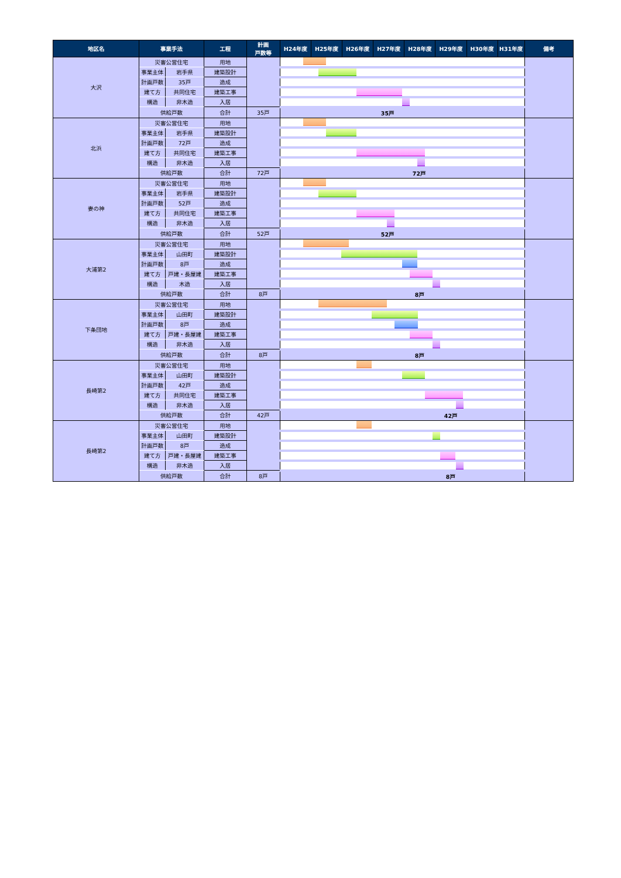| 地区名 | 事業手法 | | 工程 | 計画 戸数等 | H24年度 | H25年度 | H26年度 | H27年度 | H28年度 | H29年度 | H30年度 | H31年度 | 備考 |
| --- | --- | --- | --- | --- | --- | --- | --- | --- | --- | --- | --- | --- | --- |
| 大沢 | 災害公営住宅 | | 用地 | | | | | | | | | | |
| | 事業主体 | 岩手県 | 建築設計 | | | | | | | | | | |
| | 計画戸数 | 35戸 | 造成 | | | | | | | | | | |
| | 建て方 | 共同住宅 | 建築工事 | | | | | | | | | | |
| | 構造 | 非木造 | 入居 | | | | | | | | | | |
| | 供給戸数 | | 合計 | 35戸 | 35戸 | | | | | | | | |
| 北浜 | 災害公営住宅 | | 用地 | | | | | | | | | | |
| | 事業主体 | 岩手県 | 建築設計 | | | | | | | | | | |
| | 計画戸数 | 72戸 | 造成 | | | | | | | | | | |
| | 建て方 | 共同住宅 | 建築工事 | | | | | | | | | | |
| | 構造 | 非木造 | 入居 | | | | | | | | | | |
| | 供給戸数 | | 合計 | 72戸 | 72戸 | | | | | | | | |
| 妻の神 | 災害公営住宅 | | 用地 | | | | | | | | | | |
| | 事業主体 | 岩手県 | 建築設計 | | | | | | | | | | |
| | 計画戸数 | 52戸 | 造成 | | | | | | | | | | |
| | 建て方 | 共同住宅 | 建築工事 | | | | | | | | | | |
| | 構造 | 非木造 | 入居 | | | | | | | | | | |
| | 供給戸数 | | 合計 | 52戸 | 52戸 | | | | | | | | |
| 大浦第2 | 災害公営住宅 | | 用地 | | | | | | | | | | |
| | 事業主体 | 山田町 | 建築設計 | | | | | | | | | | |
| | 計画戸数 | 8戸 | 造成 | | | | | | | | | | |
| | 建て方 | 戸建・長屋建 | 建築工事 | | | | | | | | | | |
| | 構造 | 木造 | 入居 | | | | | | | | | | |
| | 供給戸数 | | 合計 | 8戸 | 8戸 | | | | | | | | |
| 下条団地 | 災害公営住宅 | | 用地 | | | | | | | | | | |
| | 事業主体 | 山田町 | 建築設計 | | | | | | | | | | |
| | 計画戸数 | 8戸 | 造成 | | | | | | | | | | |
| | 建て方 | 戸建・長屋建 | 建築工事 | | | | | | | | | | |
| | 構造 | 非木造 | 入居 | | | | | | | | | | |
| | 供給戸数 | | 合計 | 8戸 | 8戸 | | | | | | | | |
| 長崎第2 | 災害公営住宅 | | 用地 | | | | | | | | | | |
| | 事業主体 | 山田町 | 建築設計 | | | | | | | | | | |
| | 計画戸数 | 42戸 | 造成 | | | | | | | | | | |
| | 建て方 | 共同住宅 | 建築工事 | | | | | | | | | | |
| | 構造 | 非木造 | 入居 | | | | | | | | | | |
| | 供給戸数 | | 合計 | 42戸 | 42戸 | | | | | | | | |
| 長崎第2 | 災害公営住宅 | | 用地 | | | | | | | | | | |
| | 事業主体 | 山田町 | 建築設計 | | | | | | | | | | |
| | 計画戸数 | 8戸 | 造成 | | | | | | | | | | |
| | 建て方 | 戸建・長屋建 | 建築工事 | | | | | | | | | | |
| | 構造 | 非木造 | 入居 | | | | | | | | | | |
| | 供給戸数 | | 合計 | 8戸 | 8戸 | | | | | | | | |